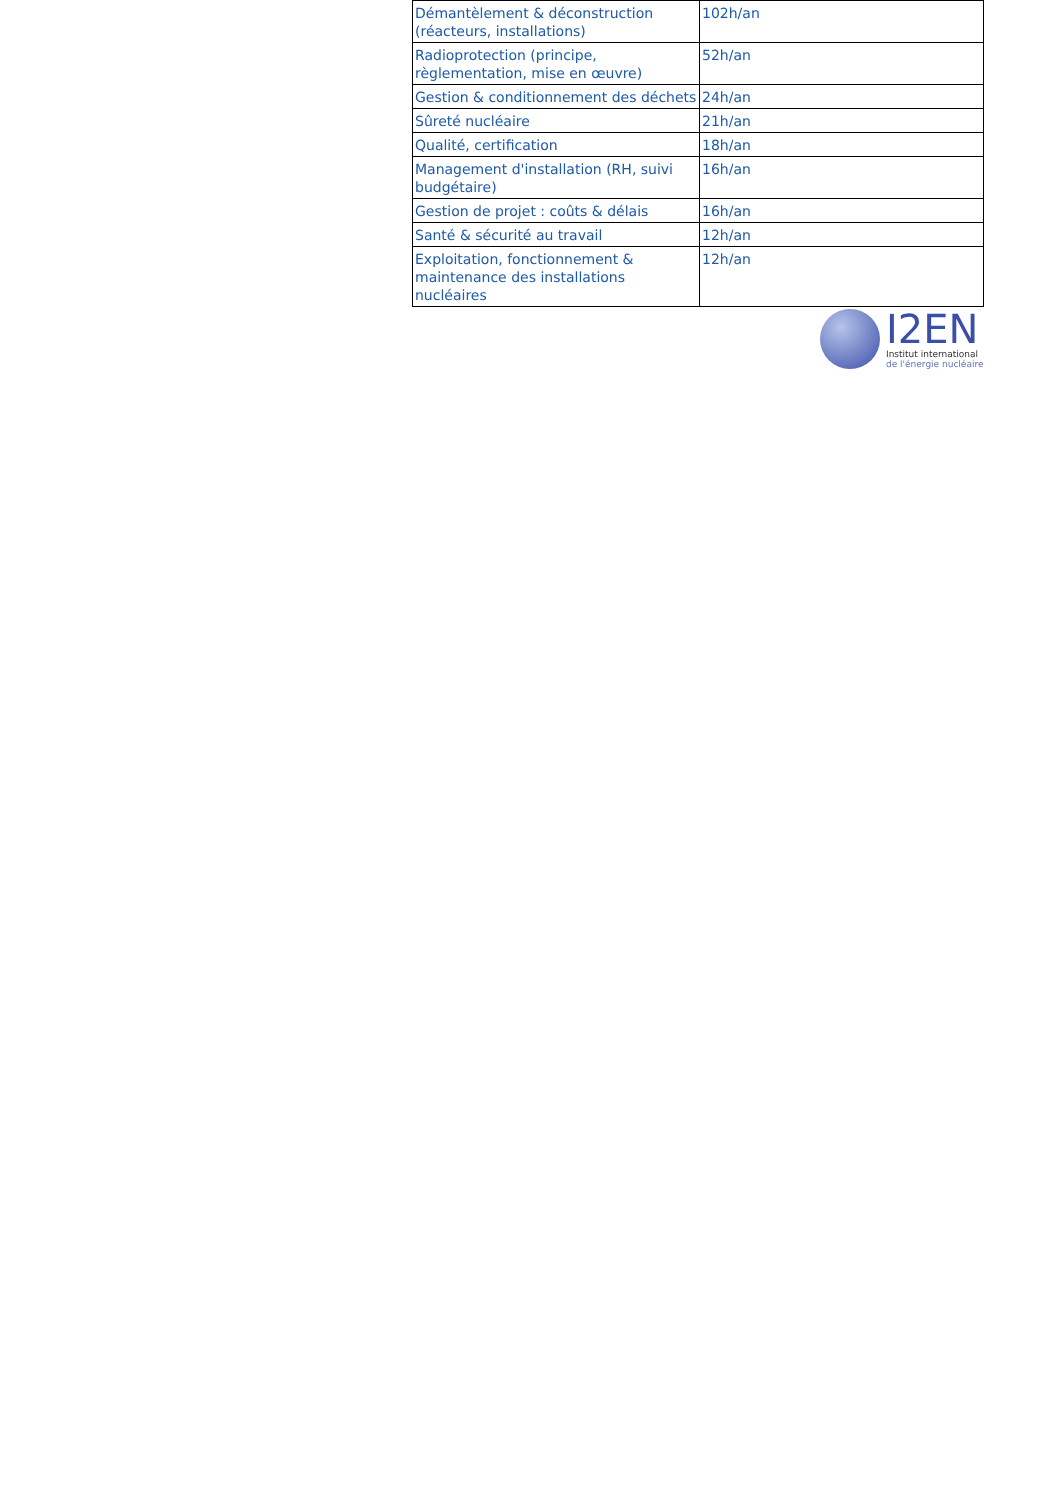| Démantèlement & déconstruction (réacteurs, installations) | 102h/an |
| Radioprotection (principe, règlementation, mise en œuvre) | 52h/an |
| Gestion & conditionnement des déchets | 24h/an |
| Sûreté nucléaire | 21h/an |
| Qualité, certification | 18h/an |
| Management d'installation (RH, suivi budgétaire) | 16h/an |
| Gestion de projet : coûts & délais | 16h/an |
| Santé & sécurité au travail | 12h/an |
| Exploitation, fonctionnement & maintenance des installations nucléaires | 12h/an |
I2EN
Institut international
de l'énergie nucléaire